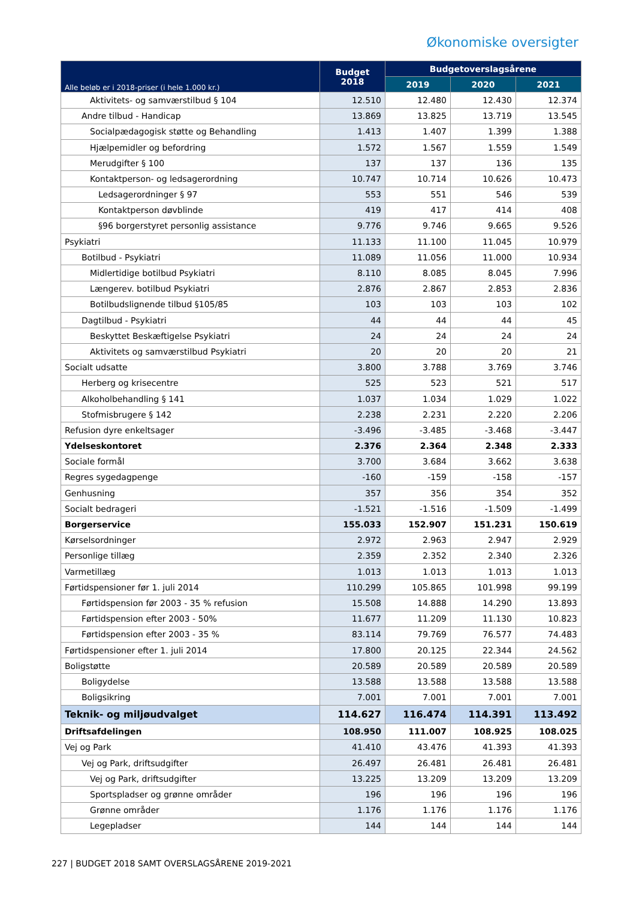Økonomiske oversigter
| Alle beløb er i 2018-priser (i hele 1.000 kr.) | Budget 2018 | Budgetoverslagsårene | | |
| --- | --- | --- | --- | --- |
| | | 2019 | 2020 | 2021 |
| Aktivitets- og samværstilbud § 104 | 12.510 | 12.480 | 12.430 | 12.374 |
| Andre tilbud - Handicap | 13.869 | 13.825 | 13.719 | 13.545 |
| Socialpædagogisk støtte og Behandling | 1.413 | 1.407 | 1.399 | 1.388 |
| Hjælpemidler og befordring | 1.572 | 1.567 | 1.559 | 1.549 |
| Merudgifter § 100 | 137 | 137 | 136 | 135 |
| Kontaktperson- og ledsagerordning | 10.747 | 10.714 | 10.626 | 10.473 |
| Ledsagerordninger § 97 | 553 | 551 | 546 | 539 |
| Kontaktperson døvblinde | 419 | 417 | 414 | 408 |
| §96 borgerstyret personlig assistance | 9.776 | 9.746 | 9.665 | 9.526 |
| Psykiatri | 11.133 | 11.100 | 11.045 | 10.979 |
| Botilbud - Psykiatri | 11.089 | 11.056 | 11.000 | 10.934 |
| Midlertidige botilbud Psykiatri | 8.110 | 8.085 | 8.045 | 7.996 |
| Længerev. botilbud Psykiatri | 2.876 | 2.867 | 2.853 | 2.836 |
| Botilbudslignende tilbud §105/85 | 103 | 103 | 103 | 102 |
| Dagtilbud - Psykiatri | 44 | 44 | 44 | 45 |
| Beskyttet Beskæftigelse Psykiatri | 24 | 24 | 24 | 24 |
| Aktivitets og samværstilbud Psykiatri | 20 | 20 | 20 | 21 |
| Socialt udsatte | 3.800 | 3.788 | 3.769 | 3.746 |
| Herberg og krisecentre | 525 | 523 | 521 | 517 |
| Alkoholbehandling § 141 | 1.037 | 1.034 | 1.029 | 1.022 |
| Stofmisbrugere § 142 | 2.238 | 2.231 | 2.220 | 2.206 |
| Refusion dyre enkeltsager | -3.496 | -3.485 | -3.468 | -3.447 |
| Ydelseskontoret | 2.376 | 2.364 | 2.348 | 2.333 |
| Sociale formål | 3.700 | 3.684 | 3.662 | 3.638 |
| Regres sygedagpenge | -160 | -159 | -158 | -157 |
| Genhusning | 357 | 356 | 354 | 352 |
| Socialt bedrageri | -1.521 | -1.516 | -1.509 | -1.499 |
| Borgerservice | 155.033 | 152.907 | 151.231 | 150.619 |
| Kørselsordninger | 2.972 | 2.963 | 2.947 | 2.929 |
| Personlige tillæg | 2.359 | 2.352 | 2.340 | 2.326 |
| Varmetillæg | 1.013 | 1.013 | 1.013 | 1.013 |
| Førtidspensioner før 1. juli 2014 | 110.299 | 105.865 | 101.998 | 99.199 |
| Førtidspension før 2003 - 35 % refusion | 15.508 | 14.888 | 14.290 | 13.893 |
| Førtidspension efter 2003 - 50% | 11.677 | 11.209 | 11.130 | 10.823 |
| Førtidspension efter 2003 - 35 % | 83.114 | 79.769 | 76.577 | 74.483 |
| Førtidspensioner efter 1. juli 2014 | 17.800 | 20.125 | 22.344 | 24.562 |
| Boligstøtte | 20.589 | 20.589 | 20.589 | 20.589 |
| Boligydelse | 13.588 | 13.588 | 13.588 | 13.588 |
| Boligsikring | 7.001 | 7.001 | 7.001 | 7.001 |
| Teknik- og miljøudvalget | 114.627 | 116.474 | 114.391 | 113.492 |
| Driftsafdelingen | 108.950 | 111.007 | 108.925 | 108.025 |
| Vej og Park | 41.410 | 43.476 | 41.393 | 41.393 |
| Vej og Park, driftsudgifter | 26.497 | 26.481 | 26.481 | 26.481 |
| Vej og Park, driftsudgifter | 13.225 | 13.209 | 13.209 | 13.209 |
| Sportspladser og grønne områder | 196 | 196 | 196 | 196 |
| Grønne områder | 1.176 | 1.176 | 1.176 | 1.176 |
| Legepladser | 144 | 144 | 144 | 144 |
227 | BUDGET 2018 SAMT OVERSLAGSÅRENE 2019-2021